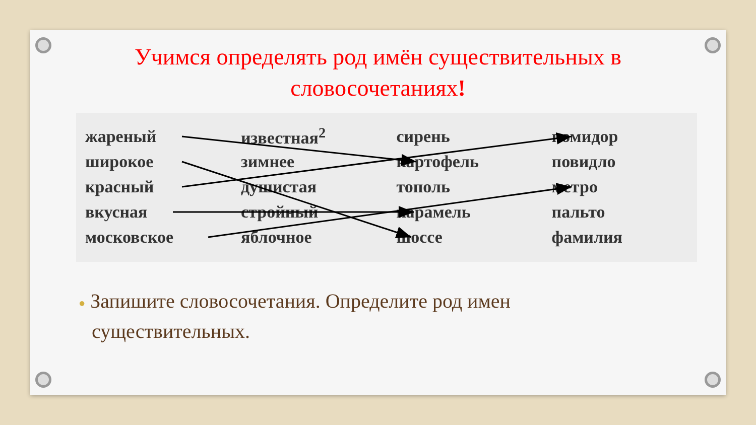Учимся определять род имён существительных в
словосочетаниях!
| жареный | известная<sup>2</sup> | сирень | помидор |
| широкое | зимнее | картофель | повидло |
| красный | душистая | тополь | метро |
| вкусная | стройный | карамель | пальто |
| московское | яблочное | шоссе | фамилия |
● Запишите словосочетания. Определите род имен существительных.